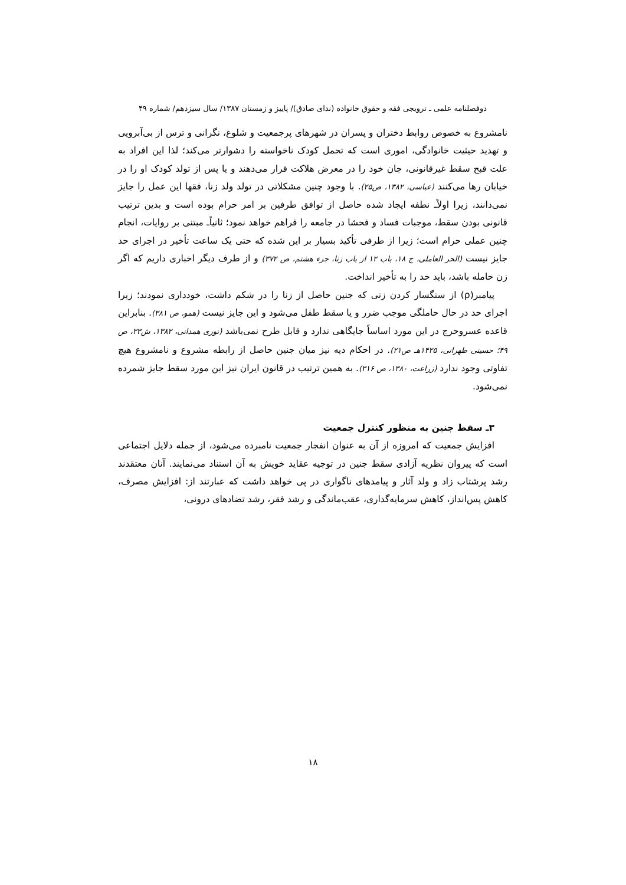دوفصلنامه علمی ـ ترویجی فقه و حقوق خانواده (ندای صادق)/ پاییز و زمستان ۱۳۸۷/ سال سیزدهم/ شماره ۴۹
نامشروع به خصوص روابط دختران و پسران در شهرهای پرجمعیت و شلوغ، نگرانی و ترس از بی‌آبرویی و تهدید حیثیت خانوادگی، اموری است که تحمل کودک ناخواسته را دشوارتر می‌کند؛ لذا این افراد به علت قبح سقط غیرقانونی، جان خود را در معرض هلاکت قرار می‌دهند و یا پس از تولد کودک او را در خیابان رها می‌کنند (عباسی، ۱۳۸۲، ص۲۵). با وجود چنین مشکلاتی در تولد ولد زنا، فقها این عمل را جایز نمی‌دانند، زیرا اولاًـ نطفه ایجاد شده حاصل از توافق طرفین بر امر حرام بوده است و بدین ترتیب قانونی بودن سقط، موجبات فساد و فحشا در جامعه را فراهم خواهد نمود؛ ثانیاًـ مبتنی بر روایات، انجام چنین عملی حرام است؛ زیرا از طرفی تأکید بسیار بر این شده که حتی یک ساعت تأخیر در اجرای حد جایز نیست (الحر العاملی، ج ۱۸، باب ۱۲ از باب زنا، جزء هشتم، ص ۳۷۲) و از طرف دیگر اخباری داریم که اگر زن حامله باشد، باید حد را به تأخیر انداخت.
پیامبر(ρ) از سنگسار کردن زنی که جنین حاصل از زنا را در شکم داشت، خودداری نمودند؛ زیرا اجرای حد در حال حاملگی موجب ضرر و یا سقط طفل می‌شود و این جایز نیست (همو، ص ۳۸۱). بنابراین قاعده عسروحرج در این مورد اساساً جایگاهی ندارد و قابل طرح نمی‌باشد (نوری همدانی، ۱۳۸۲، ش۳۳، ص ۴۹؛ حسینی طهرانی، ۱۴۲۵هـ ص۲۱). در احکام دیه نیز میان جنین حاصل از رابطه مشروع و نامشروع هیچ تفاوتی وجود ندارد (زراعت، ۱۳۸۰، ص ۳۱۶). به همین ترتیب در قانون ایران نیز این مورد سقط جایز شمرده نمی‌شود.
۳ـ سقط جنین به منظور کنترل جمعیت
افزایش جمعیت که امروزه از آن به عنوان انفجار جمعیت نامبرده می‌شود، از جمله دلایل اجتماعی است که پیروان نظریه آزادی سقط جنین در توجیه عقاید خویش به آن استناد می‌نمایند. آنان معتقدند رشد پرشتاب زاد و ولد آثار و پیامدهای ناگواری در پی خواهد داشت که عبارتند از: افزایش مصرف، کاهش پس‌انداز، کاهش سرمایه‌گذاری، عقب‌ماندگی و رشد فقر، رشد تضادهای درونی،
۱۸